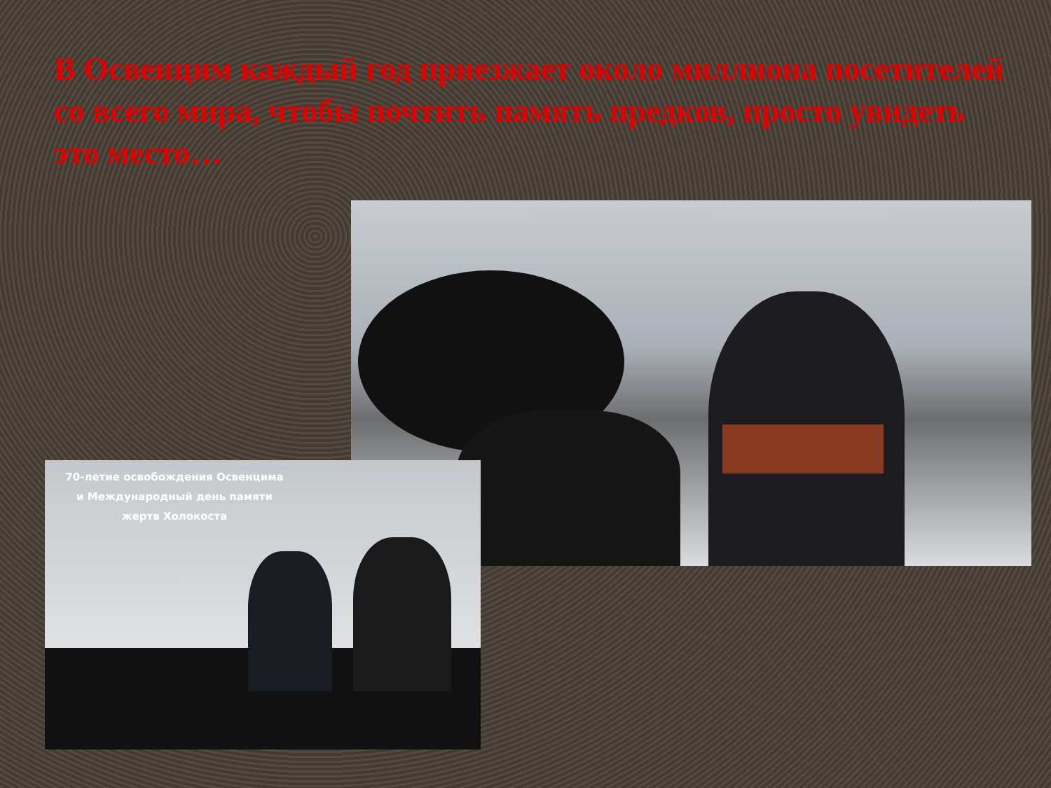В Освенцим каждый год приезжает около миллиона посетителей со всего мира, чтобы почтить память предков, просто увидеть это место…
70-летие освобождения Освенцима
и Международный день памяти
жертв Холокоста